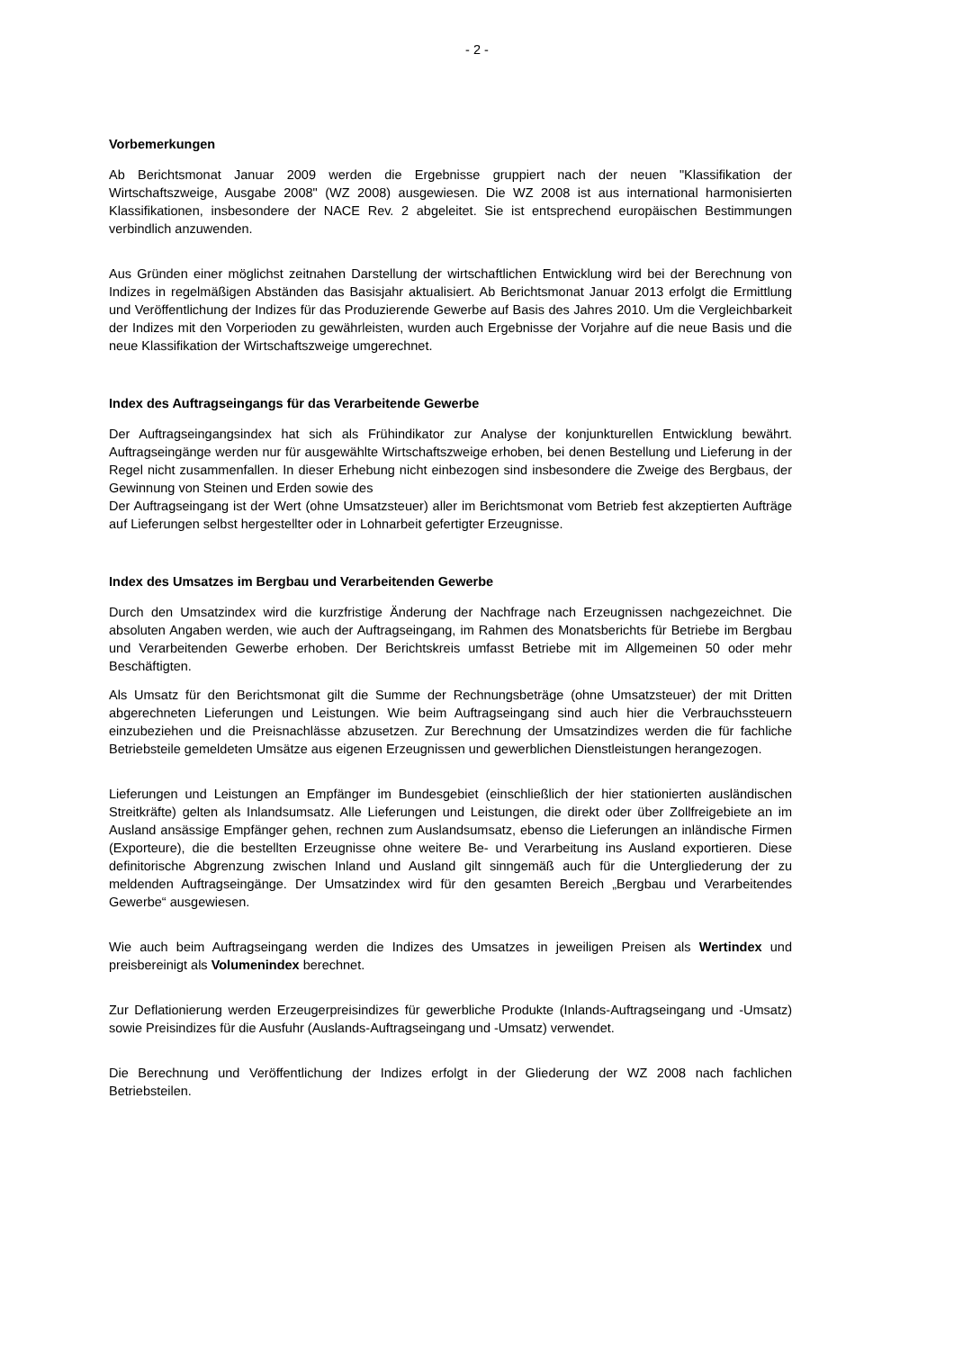- 2 -
Vorbemerkungen
Ab Berichtsmonat Januar 2009 werden die Ergebnisse gruppiert nach der neuen "Klassifikation der Wirtschaftszweige, Ausgabe 2008" (WZ 2008) ausgewiesen. Die WZ 2008 ist aus international harmonisierten Klassifikationen, insbesondere der NACE Rev. 2 abgeleitet. Sie ist entsprechend europäischen Bestimmungen verbindlich anzuwenden.
Aus Gründen einer möglichst zeitnahen Darstellung der wirtschaftlichen Entwicklung wird bei der Berechnung von Indizes in regelmäßigen Abständen das Basisjahr aktualisiert. Ab Berichtsmonat Januar 2013 erfolgt die Ermittlung und Veröffentlichung der Indizes für das Produzierende Gewerbe auf Basis des Jahres 2010. Um die Vergleichbarkeit der Indizes mit den Vorperioden zu gewährleisten, wurden auch Ergebnisse der Vorjahre auf die neue Basis und die neue Klassifikation der Wirtschaftszweige umgerechnet.
Index des Auftragseingangs für das Verarbeitende Gewerbe
Der Auftragseingangsindex hat sich als Frühindikator zur Analyse der konjunkturellen Entwicklung bewährt. Auftragseingänge werden nur für ausgewählte Wirtschaftszweige erhoben, bei denen Bestellung und Lieferung in der Regel nicht zusammenfallen. In dieser Erhebung nicht einbezogen sind insbesondere die Zweige des Bergbaus, der Gewinnung von Steinen und Erden sowie des
Der Auftragseingang ist der Wert (ohne Umsatzsteuer) aller im Berichtsmonat vom Betrieb fest akzeptierten Aufträge auf Lieferungen selbst hergestellter oder in Lohnarbeit gefertigter Erzeugnisse.
Index des Umsatzes im Bergbau und Verarbeitenden Gewerbe
Durch den Umsatzindex wird die kurzfristige Änderung der Nachfrage nach Erzeugnissen nachgezeichnet. Die absoluten Angaben werden, wie auch der Auftragseingang, im Rahmen des Monatsberichts für Betriebe im Bergbau und Verarbeitenden Gewerbe erhoben. Der Berichtskreis umfasst Betriebe mit im Allgemeinen 50 oder mehr Beschäftigten.
Als Umsatz für den Berichtsmonat gilt die Summe der Rechnungsbeträge (ohne Umsatzsteuer) der mit Dritten abgerechneten Lieferungen und Leistungen. Wie beim Auftragseingang sind auch hier die Verbrauchssteuern einzubeziehen und die Preisnachlässe abzusetzen. Zur Berechnung der Umsatzindizes werden die für fachliche Betriebsteile gemeldeten Umsätze aus eigenen Erzeugnissen und gewerblichen Dienstleistungen herangezogen.
Lieferungen und Leistungen an Empfänger im Bundesgebiet (einschließlich der hier stationierten ausländischen Streitkräfte) gelten als Inlandsumsatz. Alle Lieferungen und Leistungen, die direkt oder über Zollfreigebiete an im Ausland ansässige Empfänger gehen, rechnen zum Auslandsumsatz, ebenso die Lieferungen an inländische Firmen (Exporteure), die die bestellten Erzeugnisse ohne weitere Be- und Verarbeitung ins Ausland exportieren. Diese definitorische Abgrenzung zwischen Inland und Ausland gilt sinngemäß auch für die Untergliederung der zu meldenden Auftragseingänge. Der Umsatzindex wird für den gesamten Bereich „Bergbau und Verarbeitendes Gewerbe“ ausgewiesen.
Wie auch beim Auftragseingang werden die Indizes des Umsatzes in jeweiligen Preisen als Wertindex und preisbereinigt als Volumenindex berechnet.
Zur Deflationierung werden Erzeugerpreisindizes für gewerbliche Produkte (Inlands-Auftragseingang und -Umsatz) sowie Preisindizes für die Ausfuhr (Auslands-Auftragseingang und -Umsatz) verwendet.
Die Berechnung und Veröffentlichung der Indizes erfolgt in der Gliederung der WZ 2008 nach fachlichen Betriebsteilen.